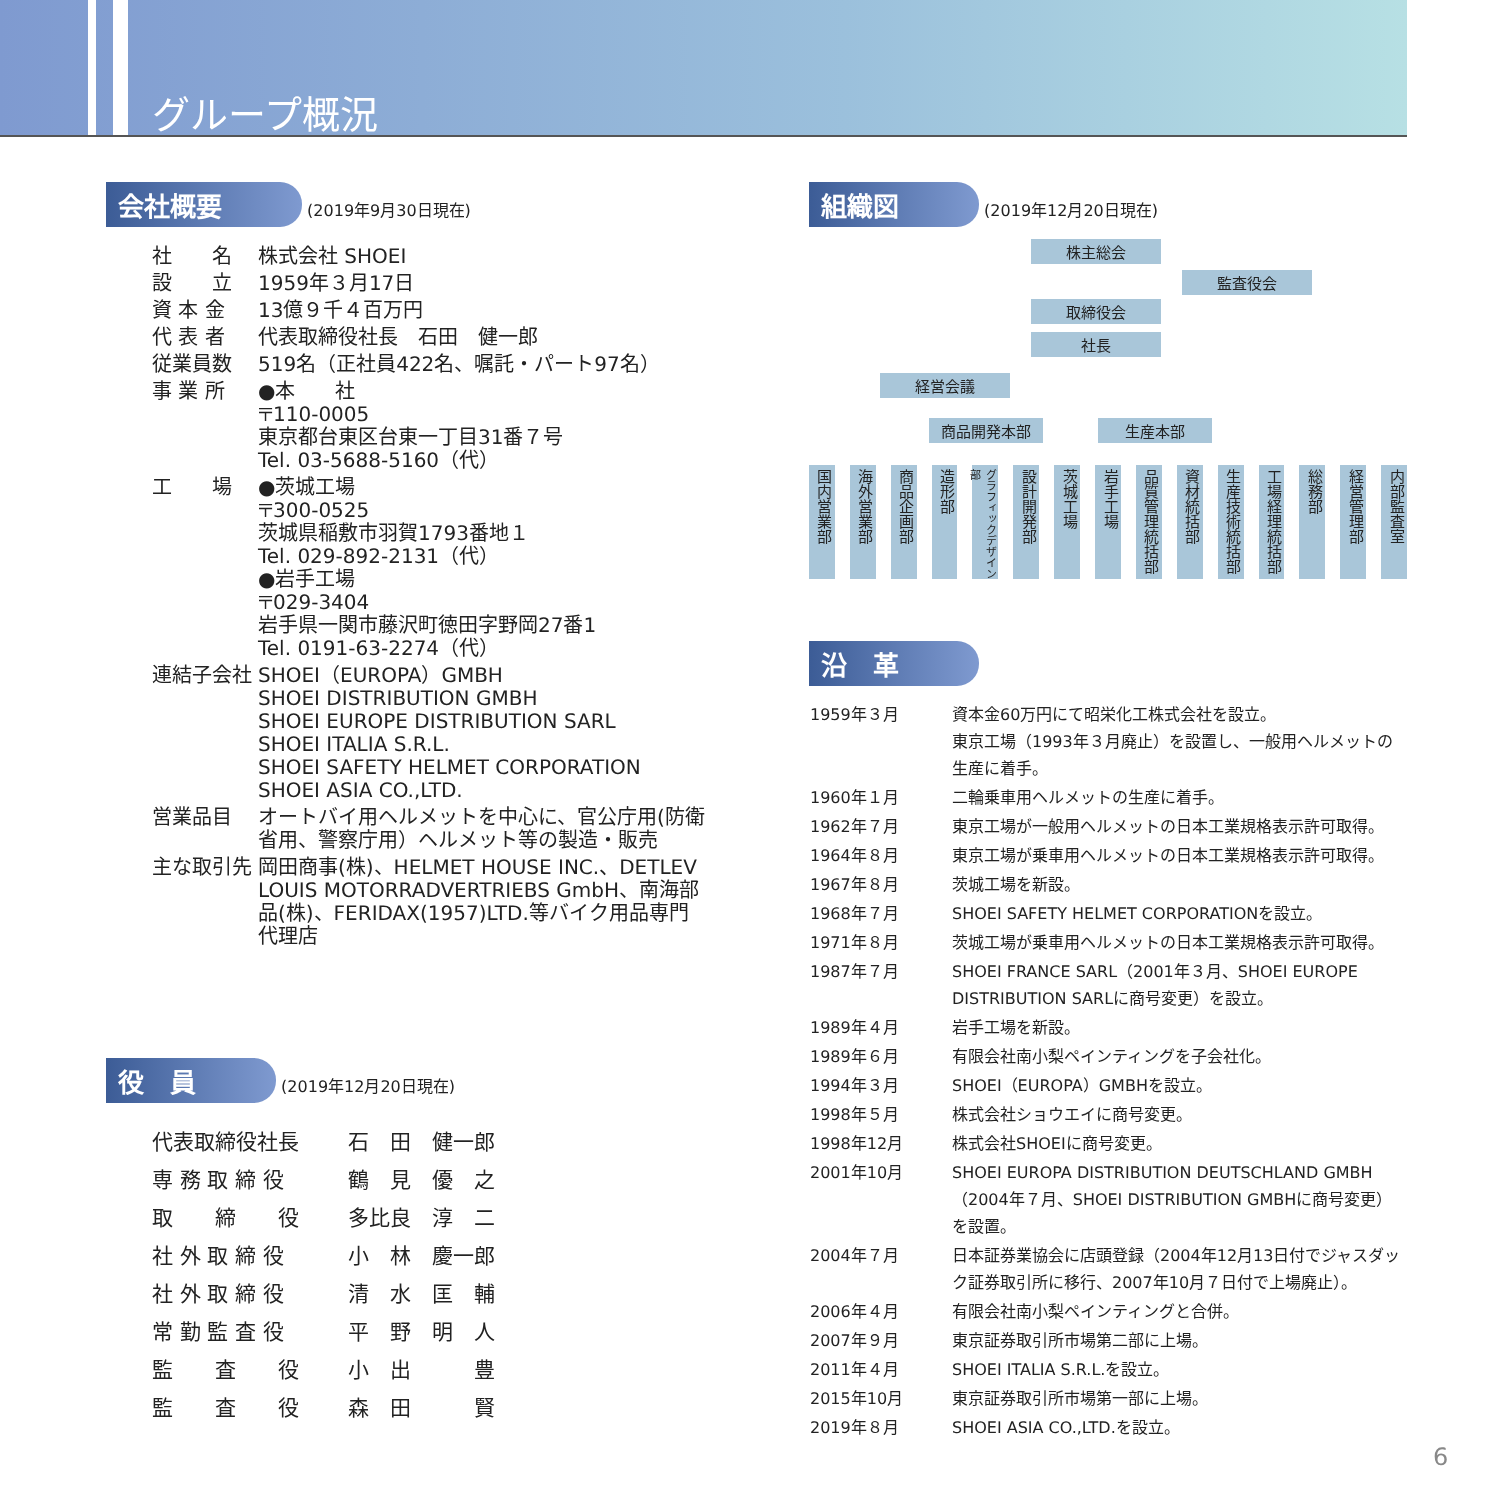グループ概況
会社概要 (2019年9月30日現在)
| 社 名 | 株式会社 SHOEI |
| 設 立 | 1959年３月17日 |
| 資 本 金 | 13億９千４百万円 |
| 代 表 者 | 代表取締役社長 石田 健一郎 |
| 従業員数 | 519名（正社員422名、嘱託・パート97名） |
| 事 業 所 | ●本 社 〒110-0005 東京都台東区台東一丁目31番７号 Tel. 03-5688-5160（代） |
| 工 場 | ●茨城工場 〒300-0525 茨城県稲敷市羽賀1793番地１ Tel. 029-892-2131（代） ●岩手工場 〒029-3404 岩手県一関市藤沢町徳田字野岡27番1 Tel. 0191-63-2274（代） |
| 連結子会社 | SHOEI（EUROPA）GMBH SHOEI DISTRIBUTION GMBH SHOEI EUROPE DISTRIBUTION SARL SHOEI ITALIA S.R.L. SHOEI SAFETY HELMET CORPORATION SHOEI ASIA CO.,LTD. |
| 営業品目 | オートバイ用ヘルメットを中心に、官公庁用(防衛省用、警察庁用）ヘルメット等の製造・販売 |
| 主な取引先 | 岡田商事(株)、HELMET HOUSE INC.、DETLEV LOUIS MOTORRADVERTRIEBS GmbH、南海部品(株)、FERIDAX(1957)LTD.等バイク用品専門代理店 |
役　員 (2019年12月20日現在)
| 代表取締役社長 | 石 田 健一郎 |
| 専 務 取 締 役 | 鶴 見 優 之 |
| 取 締 役 | 多比良 淳 二 |
| 社 外 取 締 役 | 小 林 慶一郎 |
| 社 外 取 締 役 | 清 水 匡 輔 |
| 常 勤 監 査 役 | 平 野 明 人 |
| 監 査 役 | 小 出 豊 |
| 監 査 役 | 森 田 賢 |
組織図 (2019年12月20日現在)
株主総会
監査役会
取締役会
社長
経営会議
商品開発本部 生産本部
国内営業部
海外営業部
商品企画部
造形部
グラフィックデザイン部
設計開発部
茨城工場
岩手工場
品質管理統括部
資材統括部
生産技術統括部
工場経理統括部
総務部
経営管理部
内部監査室
沿　革
| 1959年３月 | 資本金60万円にて昭栄化工株式会社を設立。 東京工場（1993年３月廃止）を設置し、一般用ヘルメットの生産に着手。 |
| 1960年１月 | 二輪乗車用ヘルメットの生産に着手。 |
| 1962年７月 | 東京工場が一般用ヘルメットの日本工業規格表示許可取得。 |
| 1964年８月 | 東京工場が乗車用ヘルメットの日本工業規格表示許可取得。 |
| 1967年８月 | 茨城工場を新設。 |
| 1968年７月 | SHOEI SAFETY HELMET CORPORATIONを設立。 |
| 1971年８月 | 茨城工場が乗車用ヘルメットの日本工業規格表示許可取得。 |
| 1987年７月 | SHOEI FRANCE SARL（2001年３月、SHOEI EUROPE DISTRIBUTION SARLに商号変更）を設立。 |
| 1989年４月 | 岩手工場を新設。 |
| 1989年６月 | 有限会社南小梨ペインティングを子会社化。 |
| 1994年３月 | SHOEI（EUROPA）GMBHを設立。 |
| 1998年５月 | 株式会社ショウエイに商号変更。 |
| 1998年12月 | 株式会社SHOEIに商号変更。 |
| 2001年10月 | SHOEI EUROPA DISTRIBUTION DEUTSCHLAND GMBH（2004年７月、SHOEI DISTRIBUTION GMBHに商号変更）を設置。 |
| 2004年７月 | 日本証券業協会に店頭登録（2004年12月13日付でジャスダック証券取引所に移行、2007年10月７日付で上場廃止）。 |
| 2006年４月 | 有限会社南小梨ペインティングと合併。 |
| 2007年９月 | 東京証券取引所市場第二部に上場。 |
| 2011年４月 | SHOEI ITALIA S.R.L.を設立。 |
| 2015年10月 | 東京証券取引所市場第一部に上場。 |
| 2019年８月 | SHOEI ASIA CO.,LTD.を設立。 |
6